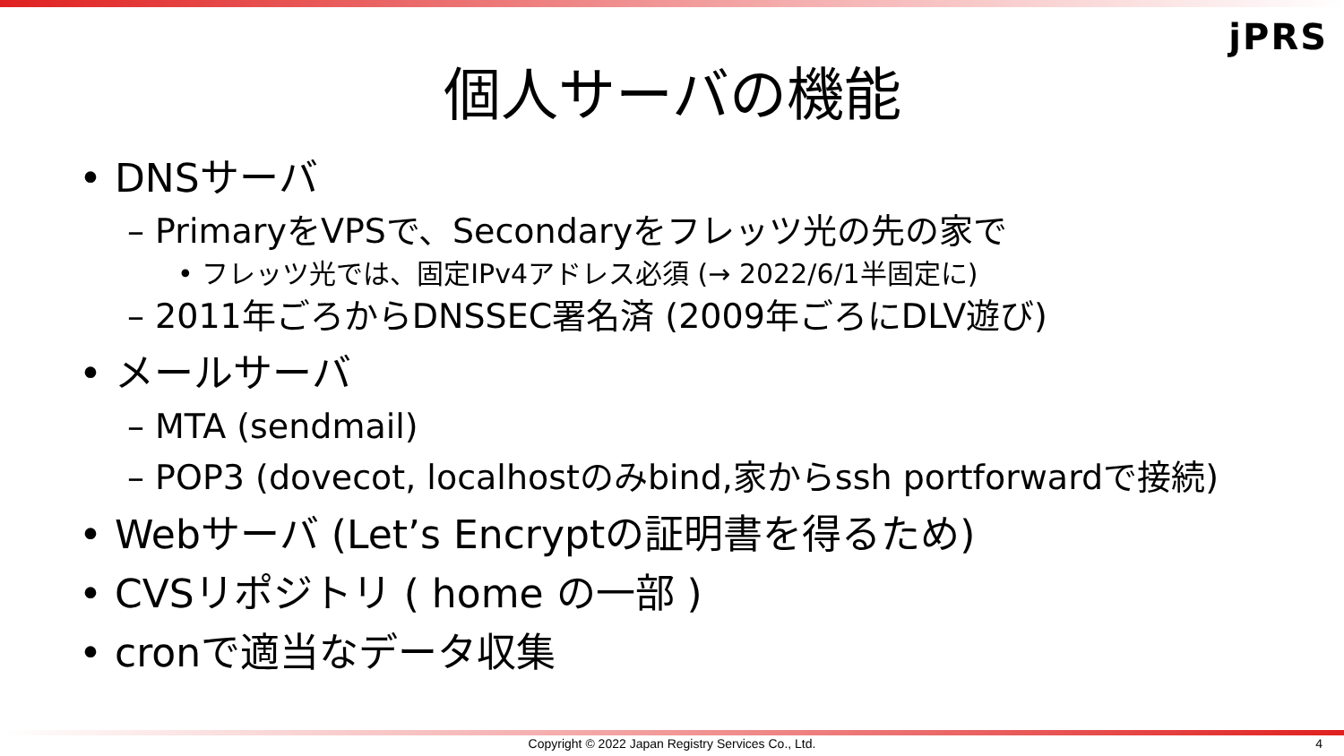jPRS
個人サーバの機能
• DNSサーバ
– PrimaryをVPSで、Secondaryをフレッツ光の先の家で
• フレッツ光では、固定IPv4アドレス必須 (→ 2022/6/1半固定に)
– 2011年ごろからDNSSEC署名済 (2009年ごろにDLV遊び)
• メールサーバ
– MTA (sendmail)
– POP3 (dovecot, localhostのみbind,家からssh portforwardで接続)
• Webサーバ (Let’s Encryptの証明書を得るため)
• CVSリポジトリ ( home の一部 )
• cronで適当なデータ収集
Copyright © 2022 Japan Registry Services Co., Ltd. 4